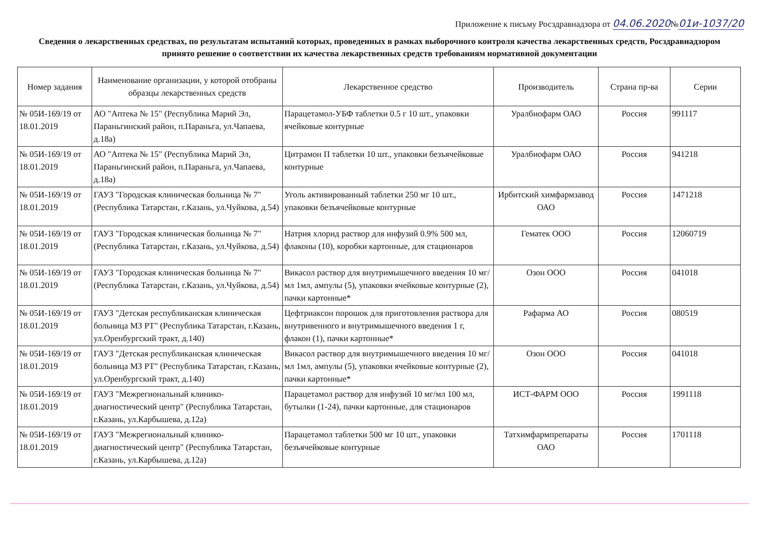Приложение к письму Росздравнадзора от 04.06.2020№01и-1037/20
Сведения о лекарственных средствах, по результатам испытаний которых, проведенных в рамках выборочного контроля качества лекарственных средств, Росздравнадзором принято решение о соответствии их качества лекарственных средств требованиям нормативной документации
| Номер задания | Наименование организации, у которой отобраны образцы лекарственных средств | Лекарственное средство | Производитель | Страна пр-ва | Серии |
| --- | --- | --- | --- | --- | --- |
| № 05И-169/19 от 18.01.2019 | АО "Аптека № 15" (Республика Марий Эл, Параньгинский район, п.Параньга, ул.Чапаева, д.18а) | Парацетамол-УБФ таблетки 0.5 г 10 шт., упаковки ячейковые контурные | Уралбиофарм ОАО | Россия | 991117 |
| № 05И-169/19 от 18.01.2019 | АО "Аптека № 15" (Республика Марий Эл, Параньгинский район, п.Параньга, ул.Чапаева, д.18а) | Цитрамон П таблетки 10 шт., упаковки безъячейковые контурные | Уралбиофарм ОАО | Россия | 941218 |
| № 05И-169/19 от 18.01.2019 | ГАУЗ "Городская клиническая больница № 7" (Республика Татарстан, г.Казань, ул.Чуйкова, д.54) | Уголь активированный таблетки 250 мг 10 шт., упаковки безъячейковые контурные | Ирбитский химфармзавод ОАО | Россия | 1471218 |
| № 05И-169/19 от 18.01.2019 | ГАУЗ "Городская клиническая больница № 7" (Республика Татарстан, г.Казань, ул.Чуйкова, д.54) | Натрия хлорид раствор для инфузий 0.9% 500 мл, флаконы (10), коробки картонные, для стационаров | Гематек ООО | Россия | 12060719 |
| № 05И-169/19 от 18.01.2019 | ГАУЗ "Городская клиническая больница № 7" (Республика Татарстан, г.Казань, ул.Чуйкова, д.54) | Викасол раствор для внутримышечного введения 10 мг/мл 1мл, ампулы (5), упаковки ячейковые контурные (2), пачки картонные* | Озон ООО | Россия | 041018 |
| № 05И-169/19 от 18.01.2019 | ГАУЗ "Детская республиканская клиническая больница МЗ РТ" (Республика Татарстан, г.Казань, ул.Оренбургский тракт, д.140) | Цефтриаксон порошок для приготовления раствора для внутривенного и внутримышечного введения 1 г, флакон (1), пачки картонные* | Рафарма АО | Россия | 080519 |
| № 05И-169/19 от 18.01.2019 | ГАУЗ "Детская республиканская клиническая больница МЗ РТ" (Республика Татарстан, г.Казань, ул.Оренбургский тракт, д.140) | Викасол раствор для внутримышечного введения 10 мг/мл 1мл, ампулы (5), упаковки ячейковые контурные (2), пачки картонные* | Озон ООО | Россия | 041018 |
| № 05И-169/19 от 18.01.2019 | ГАУЗ "Межрегиональный клинико-диагностический центр" (Республика Татарстан, г.Казань, ул.Карбышева, д.12а) | Парацетамол раствор для инфузий 10 мг/мл 100 мл, бутылки (1-24), пачки картонные, для стационаров | ИСТ-ФАРМ ООО | Россия | 1991118 |
| № 05И-169/19 от 18.01.2019 | ГАУЗ "Межрегиональный клинико-диагностический центр" (Республика Татарстан, г.Казань, ул.Карбышева, д.12а) | Парацетамол таблетки 500 мг 10 шт., упаковки безъячейковые контурные | Татхимфармпрепараты ОАО | Россия | 1701118 |